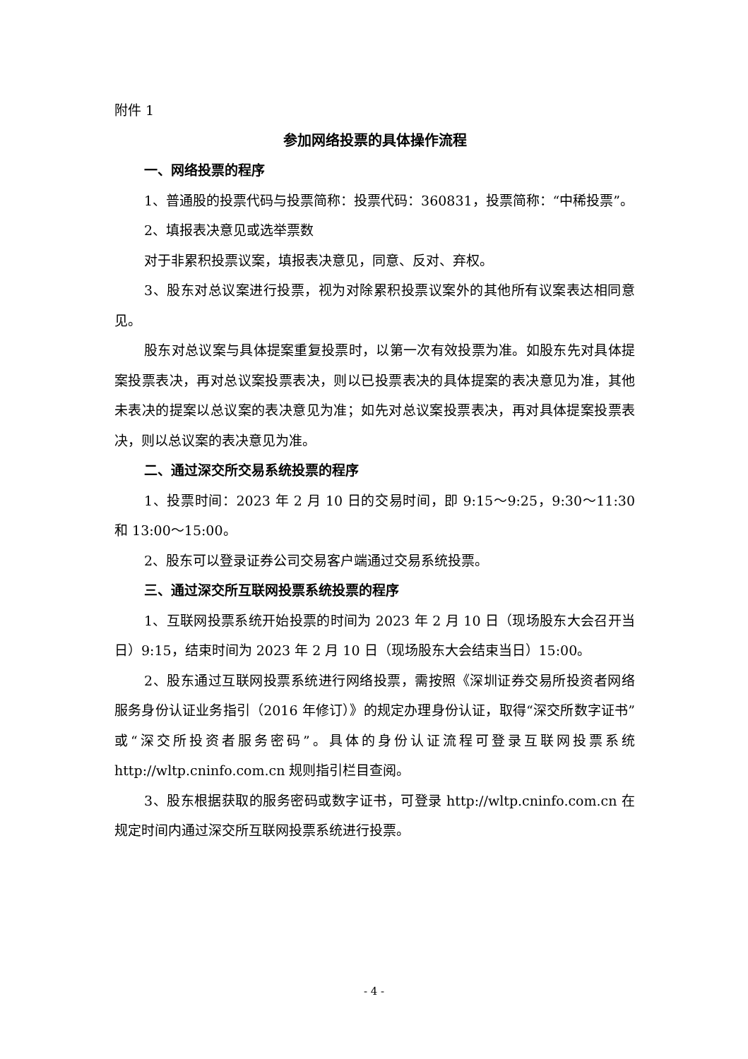附件 1
参加网络投票的具体操作流程
一、网络投票的程序
1、普通股的投票代码与投票简称：投票代码：360831，投票简称：“中稀投票”。
2、填报表决意见或选举票数
对于非累积投票议案，填报表决意见，同意、反对、弃权。
3、股东对总议案进行投票，视为对除累积投票议案外的其他所有议案表达相同意见。
股东对总议案与具体提案重复投票时，以第一次有效投票为准。如股东先对具体提案投票表决，再对总议案投票表决，则以已投票表决的具体提案的表决意见为准，其他未表决的提案以总议案的表决意见为准；如先对总议案投票表决，再对具体提案投票表决，则以总议案的表决意见为准。
二、通过深交所交易系统投票的程序
1、投票时间：2023 年 2 月 10 日的交易时间，即 9:15～9:25，9:30～11:30 和 13:00～15:00。
2、股东可以登录证券公司交易客户端通过交易系统投票。
三、通过深交所互联网投票系统投票的程序
1、互联网投票系统开始投票的时间为 2023 年 2 月 10 日（现场股东大会召开当日）9:15，结束时间为 2023 年 2 月 10 日（现场股东大会结束当日）15:00。
2、股东通过互联网投票系统进行网络投票，需按照《深圳证券交易所投资者网络服务身份认证业务指引（2016 年修订）》的规定办理身份认证，取得“深交所数字证书”或“深交所投资者服务密码”。具体的身份认证流程可登录互联网投票系统 http://wltp.cninfo.com.cn 规则指引栏目查阅。
3、股东根据获取的服务密码或数字证书，可登录 http://wltp.cninfo.com.cn 在规定时间内通过深交所互联网投票系统进行投票。
- 4 -